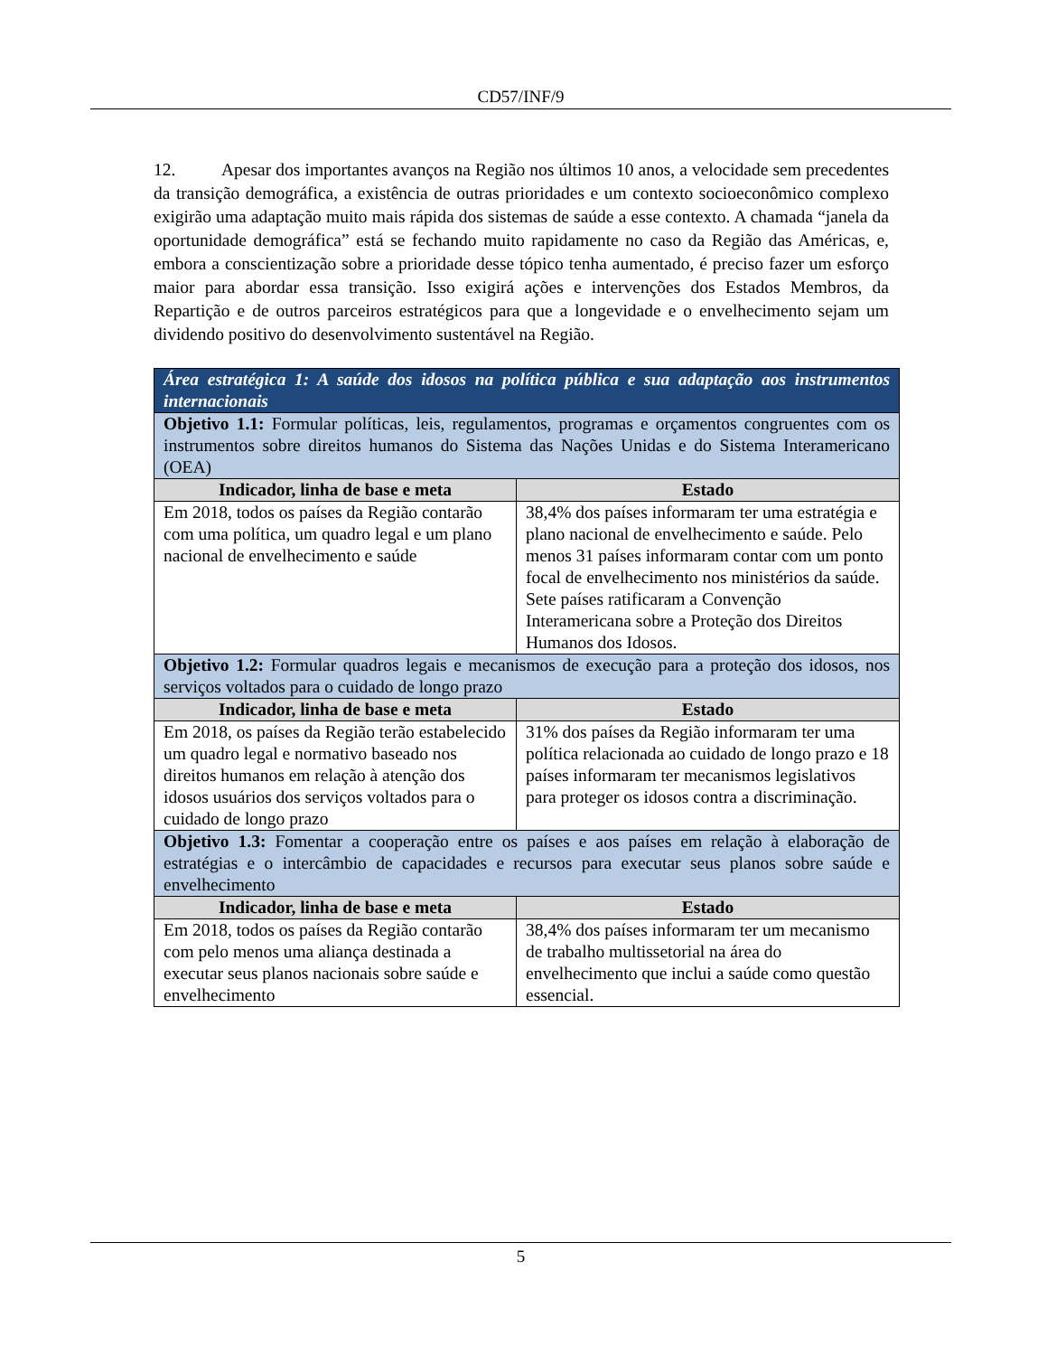CD57/INF/9
12. Apesar dos importantes avanços na Região nos últimos 10 anos, a velocidade sem precedentes da transição demográfica, a existência de outras prioridades e um contexto socioeconômico complexo exigirão uma adaptação muito mais rápida dos sistemas de saúde a esse contexto. A chamada “janela da oportunidade demográfica” está se fechando muito rapidamente no caso da Região das Américas, e, embora a conscientização sobre a prioridade desse tópico tenha aumentado, é preciso fazer um esforço maior para abordar essa transição. Isso exigirá ações e intervenções dos Estados Membros, da Repartição e de outros parceiros estratégicos para que a longevidade e o envelhecimento sejam um dividendo positivo do desenvolvimento sustentável na Região.
| Área estratégica 1: A saúde dos idosos na política pública e sua adaptação aos instrumentos internacionais | |
| Objetivo 1.1: Formular políticas, leis, regulamentos, programas e orçamentos congruentes com os instrumentos sobre direitos humanos do Sistema das Nações Unidas e do Sistema Interamericano (OEA) | |
| Indicador, linha de base e meta | Estado |
| Em 2018, todos os países da Região contarão com uma política, um quadro legal e um plano nacional de envelhecimento e saúde | 38,4% dos países informaram ter uma estratégia e plano nacional de envelhecimento e saúde. Pelo menos 31 países informaram contar com um ponto focal de envelhecimento nos ministérios da saúde. Sete países ratificaram a Convenção Interamericana sobre a Proteção dos Direitos Humanos dos Idosos. |
| Objetivo 1.2: Formular quadros legais e mecanismos de execução para a proteção dos idosos, nos serviços voltados para o cuidado de longo prazo | |
| Indicador, linha de base e meta | Estado |
| Em 2018, os países da Região terão estabelecido um quadro legal e normativo baseado nos direitos humanos em relação à atenção dos idosos usuários dos serviços voltados para o cuidado de longo prazo | 31% dos países da Região informaram ter uma política relacionada ao cuidado de longo prazo e 18 países informaram ter mecanismos legislativos para proteger os idosos contra a discriminação. |
| Objetivo 1.3: Fomentar a cooperação entre os países e aos países em relação à elaboração de estratégias e o intercâmbio de capacidades e recursos para executar seus planos sobre saúde e envelhecimento | |
| Indicador, linha de base e meta | Estado |
| Em 2018, todos os países da Região contarão com pelo menos uma aliança destinada a executar seus planos nacionais sobre saúde e envelhecimento | 38,4% dos países informaram ter um mecanismo de trabalho multissetorial na área do envelhecimento que inclui a saúde como questão essencial. |
5